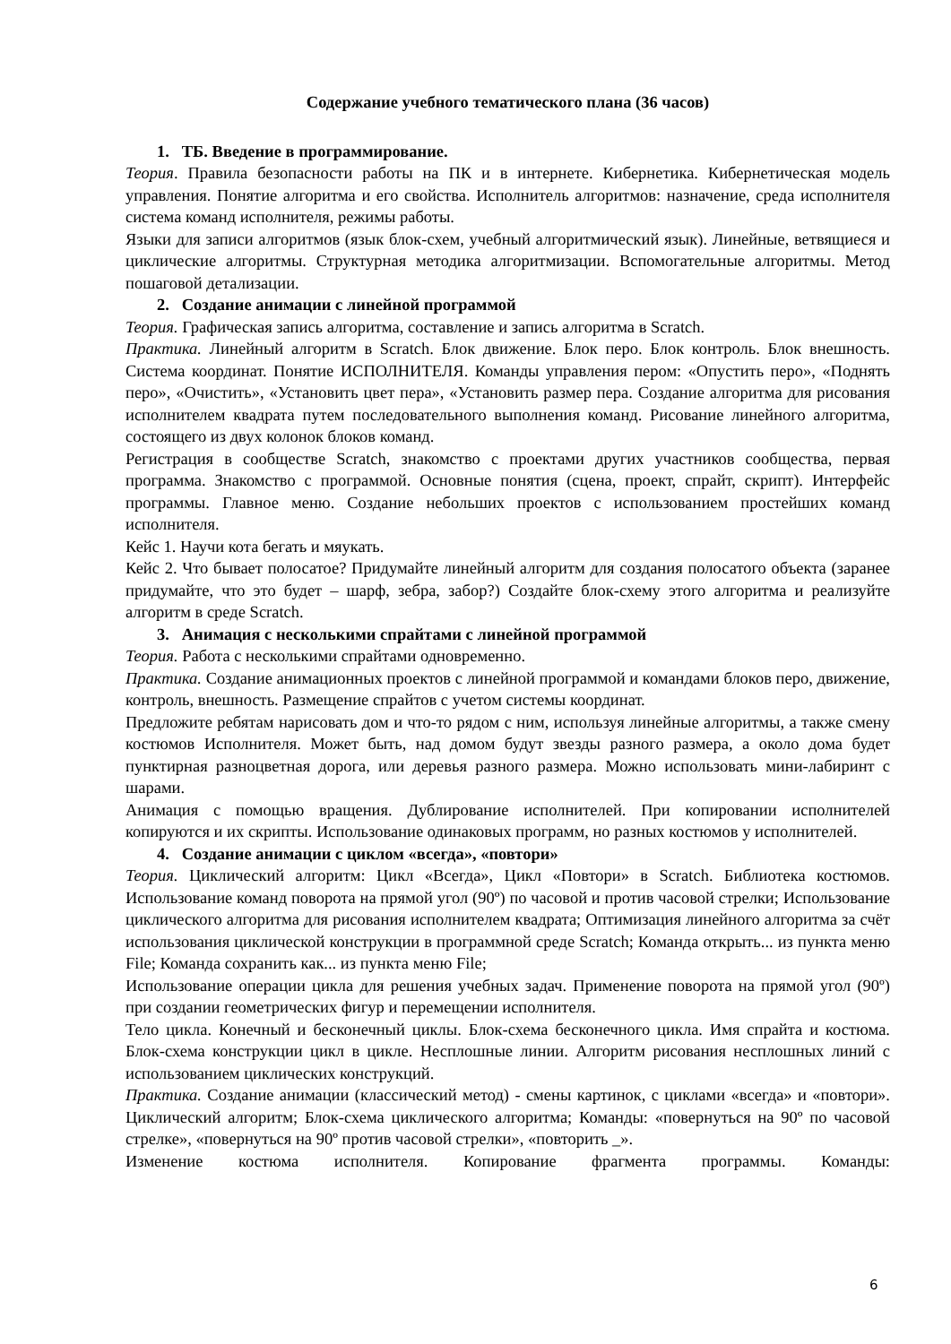Содержание учебного тематического плана (36 часов)
1. ТБ. Введение в программирование.
Теория. Правила безопасности работы на ПК и в интернете. Кибернетика. Кибернетическая модель управления. Понятие алгоритма и его свойства. Исполнитель алгоритмов: назначение, среда исполнителя система команд исполнителя, режимы работы.
Языки для записи алгоритмов (язык блок-схем, учебный алгоритмический язык). Линейные, ветвящиеся и циклические алгоритмы. Структурная методика алгоритмизации. Вспомогательные алгоритмы. Метод пошаговой детализации.
2. Создание анимации с линейной программой
Теория. Графическая запись алгоритма, составление и запись алгоритма в Scratch.
Практика. Линейный алгоритм в Scratch. Блок движение. Блок перо. Блок контроль. Блок внешность. Система координат. Понятие ИСПОЛНИТЕЛЯ. Команды управления пером: «Опустить перо», «Поднять перо», «Очистить», «Установить цвет пера», «Установить размер пера. Создание алгоритма для рисования исполнителем квадрата путем последовательного выполнения команд. Рисование линейного алгоритма, состоящего из двух колонок блоков команд.
Регистрация в сообществе Scratch, знакомство с проектами других участников сообщества, первая программа. Знакомство с программой. Основные понятия (сцена, проект, спрайт, скрипт). Интерфейс программы. Главное меню. Создание небольших проектов с использованием простейших команд исполнителя.
Кейс 1. Научи кота бегать и мяукать.
Кейс 2. Что бывает полосатое? Придумайте линейный алгоритм для создания полосатого объекта (заранее придумайте, что это будет – шарф, зебра, забор?) Создайте блок-схему этого алгоритма и реализуйте алгоритм в среде Scratch.
3. Анимация с несколькими спрайтами с линейной программой
Теория. Работа с несколькими спрайтами одновременно.
Практика. Создание анимационных проектов с линейной программой и командами блоков перо, движение, контроль, внешность. Размещение спрайтов с учетом системы координат.
Предложите ребятам нарисовать дом и что-то рядом с ним, используя линейные алгоритмы, а также смену костюмов Исполнителя. Может быть, над домом будут звезды разного размера, а около дома будет пунктирная разноцветная дорога, или деревья разного размера. Можно использовать мини-лабиринт с шарами.
Анимация с помощью вращения. Дублирование исполнителей. При копировании исполнителей копируются и их скрипты. Использование одинаковых программ, но разных костюмов у исполнителей.
4. Создание анимации с циклом «всегда», «повтори»
Теория. Циклический алгоритм: Цикл «Всегда», Цикл «Повтори» в Scratch. Библиотека костюмов. Использование команд поворота на прямой угол (90º) по часовой и против часовой стрелки; Использование циклического алгоритма для рисования исполнителем квадрата; Оптимизация линейного алгоритма за счёт использования циклической конструкции в программной среде Scratch; Команда открыть... из пункта меню File; Команда сохранить как... из пункта меню File;
Использование операции цикла для решения учебных задач. Применение поворота на прямой угол (90º) при создании геометрических фигур и перемещении исполнителя.
Тело цикла. Конечный и бесконечный циклы. Блок-схема бесконечного цикла. Имя спрайта и костюма. Блок-схема конструкции цикл в цикле. Несплошные линии. Алгоритм рисования несплошных линий с использованием циклических конструкций.
Практика. Создание анимации (классический метод) - смены картинок, с циклами «всегда» и «повтори». Циклический алгоритм; Блок-схема циклического алгоритма; Команды: «повернуться на 90º по часовой стрелке», «повернуться на 90º против часовой стрелки», «повторить _».
Изменение костюма исполнителя. Копирование фрагмента программы. Команды:
6